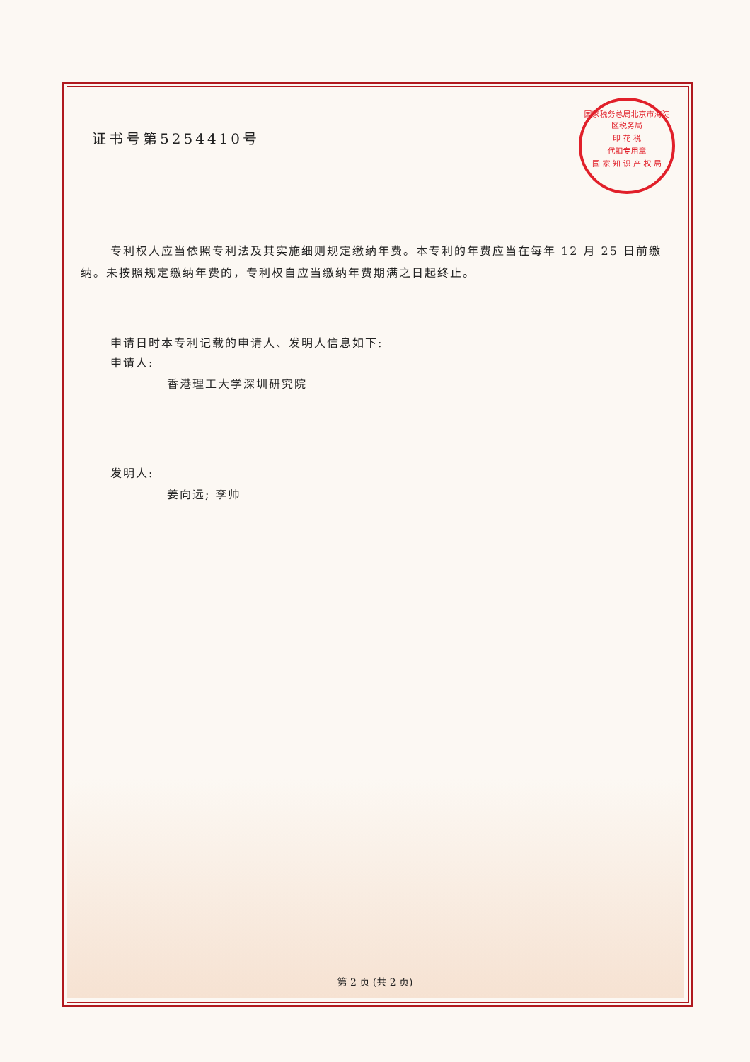国家税务总局北京市海淀区税务局
印 花 税
代扣专用章
国 家 知 识 产 权 局
证书号第5254410号
专利权人应当依照专利法及其实施细则规定缴纳年费。本专利的年费应当在每年 12 月 25 日前缴纳。未按照规定缴纳年费的，专利权自应当缴纳年费期满之日起终止。
申请日时本专利记载的申请人、发明人信息如下:
申请人:
香港理工大学深圳研究院
发明人:
姜向远; 李帅
第 2 页 (共 2 页)